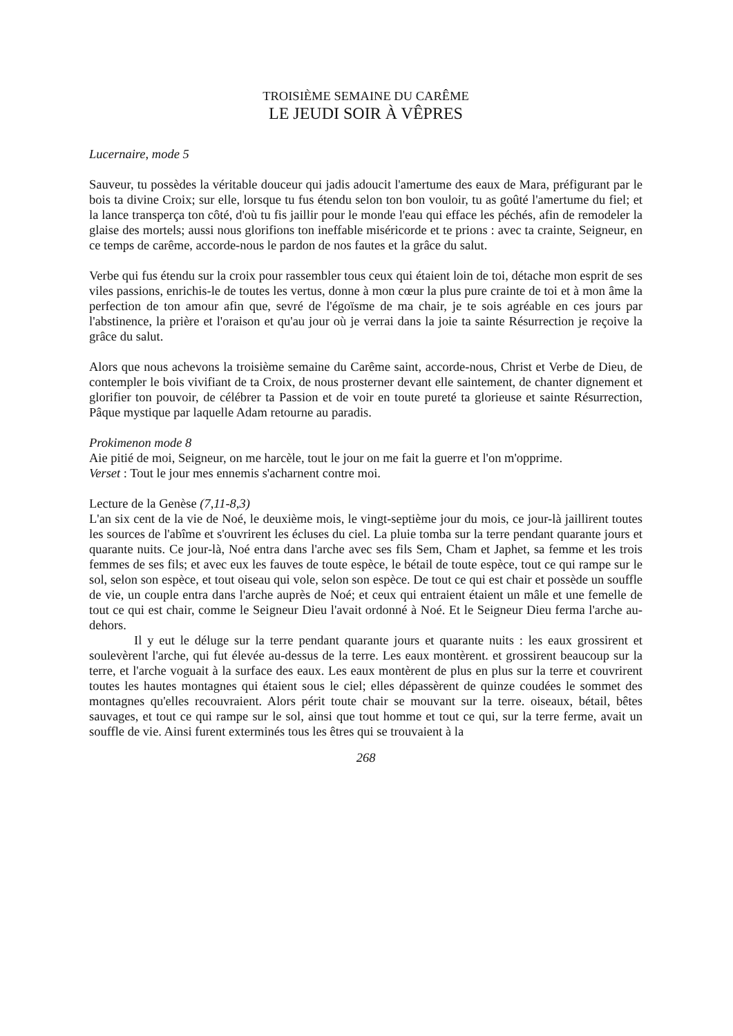TROISIÈME SEMAINE DU CARÊME
LE JEUDI SOIR À VÊPRES
Lucernaire, mode 5
Sauveur, tu possèdes la véritable douceur qui jadis adoucit l'amertume des eaux de Mara, préfigurant par le bois ta divine Croix; sur elle, lorsque tu fus étendu selon ton bon vouloir, tu as goûté l'amertume du fiel; et la lance transperça ton côté, d'où tu fis jaillir pour le monde l'eau qui efface les péchés, afin de remodeler la glaise des mortels; aussi nous glorifions ton ineffable miséricorde et te prions : avec ta crainte, Seigneur, en ce temps de carême, accorde-nous le pardon de nos fautes et la grâce du salut.
Verbe qui fus étendu sur la croix pour rassembler tous ceux qui étaient loin de toi, détache mon esprit de ses viles passions, enrichis-le de toutes les vertus, donne à mon cœur la plus pure crainte de toi et à mon âme la perfection de ton amour afin que, sevré de l'égoïsme de ma chair, je te sois agréable en ces jours par l'abstinence, la prière et l'oraison et qu'au jour où je verrai dans la joie ta sainte Résurrection je reçoive la grâce du salut.
Alors que nous achevons la troisième semaine du Carême saint, accorde-nous, Christ et Verbe de Dieu, de contempler le bois vivifiant de ta Croix, de nous prosterner devant elle saintement, de chanter dignement et glorifier ton pouvoir, de célébrer ta Passion et de voir en toute pureté ta glorieuse et sainte Résurrection, Pâque mystique par laquelle Adam retourne au paradis.
Prokimenon mode 8
Aie pitié de moi, Seigneur, on me harcèle, tout le jour on me fait la guerre et l'on m'opprime.
Verset : Tout le jour mes ennemis s'acharnent contre moi.
Lecture de la Genèse (7,11-8,3)
L'an six cent de la vie de Noé, le deuxième mois, le vingt-septième jour du mois, ce jour-là jaillirent toutes les sources de l'abîme et s'ouvrirent les écluses du ciel. La pluie tomba sur la terre pendant quarante jours et quarante nuits. Ce jour-là, Noé entra dans l'arche avec ses fils Sem, Cham et Japhet, sa femme et les trois femmes de ses fils; et avec eux les fauves de toute espèce, le bétail de toute espèce, tout ce qui rampe sur le sol, selon son espèce, et tout oiseau qui vole, selon son espèce. De tout ce qui est chair et possède un souffle de vie, un couple entra dans l'arche auprès de Noé; et ceux qui entraient étaient un mâle et une femelle de tout ce qui est chair, comme le Seigneur Dieu l'avait ordonné à Noé. Et le Seigneur Dieu ferma l'arche au-dehors.
Il y eut le déluge sur la terre pendant quarante jours et quarante nuits : les eaux grossirent et soulevèrent l'arche, qui fut élevée au-dessus de la terre. Les eaux montèrent. et grossirent beaucoup sur la terre, et l'arche voguait à la surface des eaux. Les eaux montèrent de plus en plus sur la terre et couvrirent toutes les hautes montagnes qui étaient sous le ciel; elles dépassèrent de quinze coudées le sommet des montagnes qu'elles recouvraient. Alors périt toute chair se mouvant sur la terre. oiseaux, bétail, bêtes sauvages, et tout ce qui rampe sur le sol, ainsi que tout homme et tout ce qui, sur la terre ferme, avait un souffle de vie. Ainsi furent exterminés tous les êtres qui se trouvaient à la
268